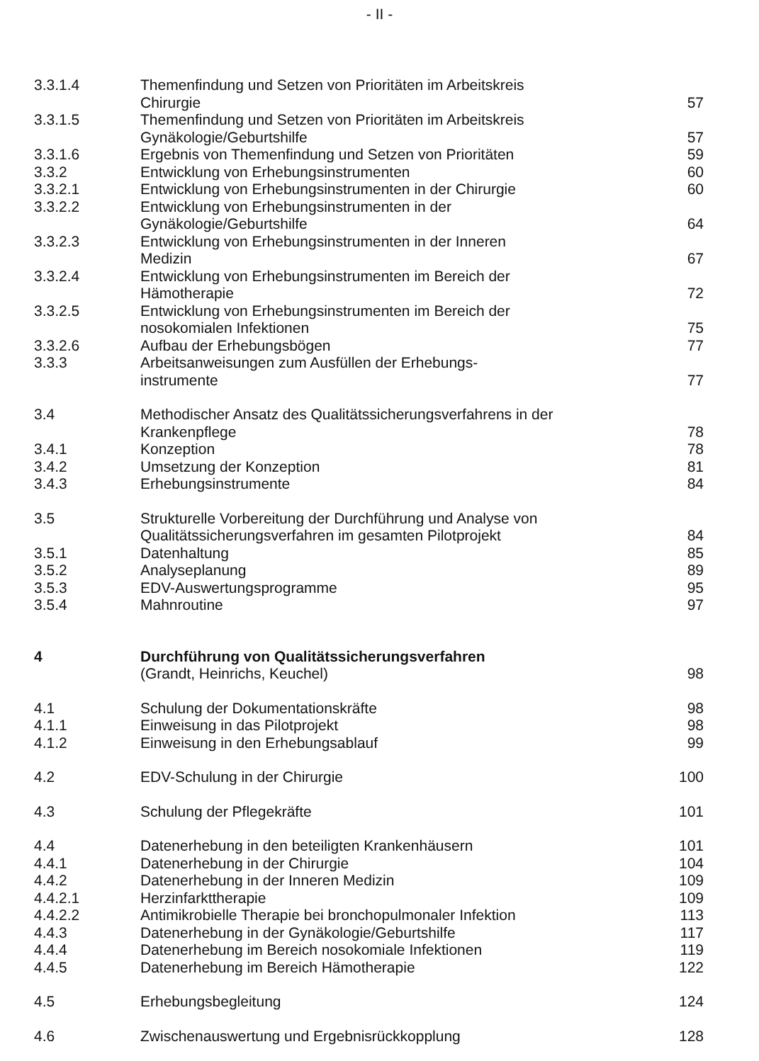- II -
| 3.3.1.4 | Themenfindung und Setzen von Prioritäten im Arbeitskreis Chirurgie | 57 |
| 3.3.1.5 | Themenfindung und Setzen von Prioritäten im Arbeitskreis Gynäkologie/Geburtshilfe | 57 |
| 3.3.1.6 | Ergebnis von Themenfindung und Setzen von Prioritäten | 59 |
| 3.3.2 | Entwicklung von Erhebungsinstrumenten | 60 |
| 3.3.2.1 | Entwicklung von Erhebungsinstrumenten in der Chirurgie | 60 |
| 3.3.2.2 | Entwicklung von Erhebungsinstrumenten in der Gynäkologie/Geburtshilfe | 64 |
| 3.3.2.3 | Entwicklung von Erhebungsinstrumenten in der Inneren Medizin | 67 |
| 3.3.2.4 | Entwicklung von Erhebungsinstrumenten im Bereich der Hämotherapie | 72 |
| 3.3.2.5 | Entwicklung von Erhebungsinstrumenten im Bereich der nosokomialen Infektionen | 75 |
| 3.3.2.6 | Aufbau der Erhebungsbögen | 77 |
| 3.3.3 | Arbeitsanweisungen zum Ausfüllen der Erhebungs- instrumente | 77 |
| 3.4 | Methodischer Ansatz des Qualitätssicherungsverfahrens in der Krankenpflege | 78 |
| 3.4.1 | Konzeption | 78 |
| 3.4.2 | Umsetzung der Konzeption | 81 |
| 3.4.3 | Erhebungsinstrumente | 84 |
| 3.5 | Strukturelle Vorbereitung der Durchführung und Analyse von Qualitätssicherungsverfahren im gesamten Pilotprojekt | 84 |
| 3.5.1 | Datenhaltung | 85 |
| 3.5.2 | Analyseplanung | 89 |
| 3.5.3 | EDV-Auswertungsprogramme | 95 |
| 3.5.4 | Mahnroutine | 97 |
| 4 | Durchführung von Qualitätssicherungsverfahren (Grandt, Heinrichs, Keuchel) | 98 |
| 4.1 | Schulung der Dokumentationskräfte | 98 |
| 4.1.1 | Einweisung in das Pilotprojekt | 98 |
| 4.1.2 | Einweisung in den Erhebungsablauf | 99 |
| 4.2 | EDV-Schulung in der Chirurgie | 100 |
| 4.3 | Schulung der Pflegekräfte | 101 |
| 4.4 | Datenerhebung in den beteiligten Krankenhäusern | 101 |
| 4.4.1 | Datenerhebung in der Chirurgie | 104 |
| 4.4.2 | Datenerhebung in der Inneren Medizin | 109 |
| 4.4.2.1 | Herzinfarkttherapie | 109 |
| 4.4.2.2 | Antimikrobielle Therapie bei bronchopulmonaler Infektion | 113 |
| 4.4.3 | Datenerhebung in der Gynäkologie/Geburtshilfe | 117 |
| 4.4.4 | Datenerhebung im Bereich nosokomiale Infektionen | 119 |
| 4.4.5 | Datenerhebung im Bereich Hämotherapie | 122 |
| 4.5 | Erhebungsbegleitung | 124 |
| 4.6 | Zwischenauswertung und Ergebnisrückkopplung | 128 |